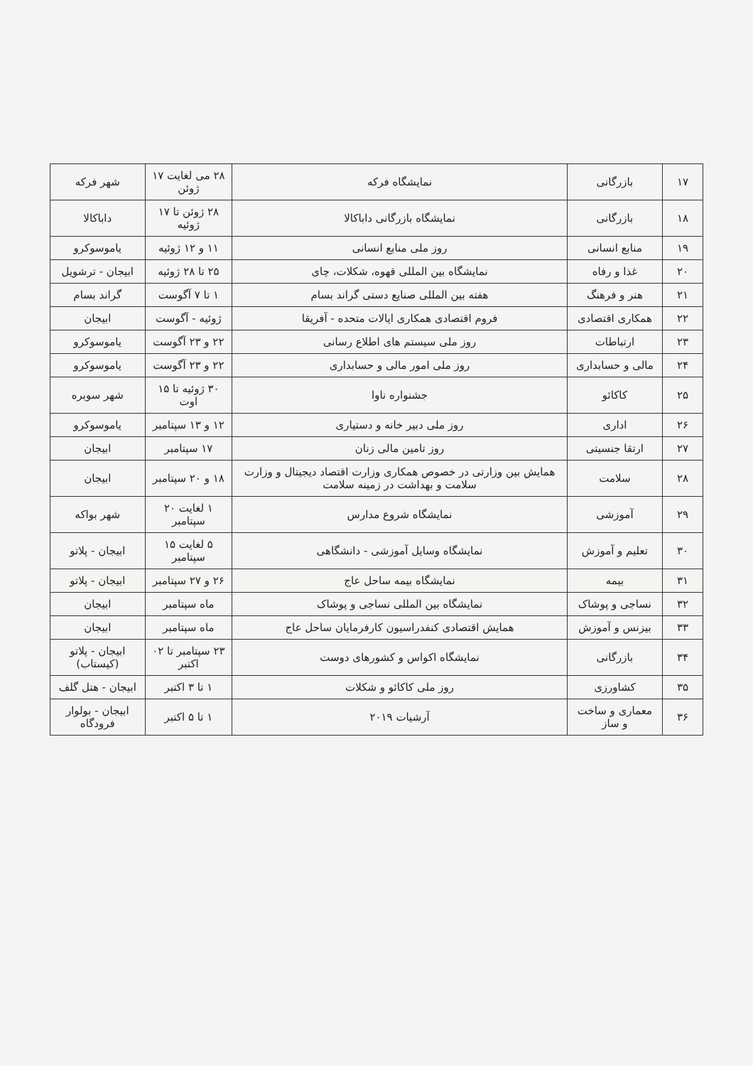| ۱۷ | بازرگانی | نمایشگاه فرکه | ۲۸ می لغایت ۱۷ ژوئن | شهر فرکه |
| ۱۸ | بازرگانی | نمایشگاه بازرگانی داباکالا | ۲۸ ژوئن تا ۱۷ ژوئیه | داباکالا |
| ۱۹ | منابع انسانی | روز ملی منابع انسانی | ۱۱ و ۱۲ ژوئیه | یاموسوکرو |
| ۲۰ | غذا و رفاه | نمایشگاه بین المللی قهوه، شکلات، چای | ۲۵ تا ۲۸ ژوئیه | ابیجان - ترشویل |
| ۲۱ | هنر و فرهنگ | هفته بین المللی صنایع دستی گراند بسام | ۱ تا ۷ آگوست | گراند بسام |
| ۲۲ | همکاری اقتصادی | فروم اقتصادی همکاری ایالات متحده - آفریقا | ژوئیه - آگوست | ابیجان |
| ۲۳ | ارتباطات | روز ملی سیستم های اطلاع رسانی | ۲۲ و ۲۳ آگوست | یاموسوکرو |
| ۲۴ | مالی و حسابداری | روز ملی امور مالی و حسابداری | ۲۲ و ۲۳ آگوست | یاموسوکرو |
| ۲۵ | کاکائو | جشنواره ناوا | ۳۰ ژوئیه تا ۱۵ اوت | شهر سوبره |
| ۲۶ | اداری | روز ملی دبیر خانه و دستیاری | ۱۲ و ۱۳ سپتامبر | یاموسوکرو |
| ۲۷ | ارتقا جنسیتی | روز تامین مالی زنان | ۱۷ سپتامبر | ابیجان |
| ۲۸ | سلامت | همایش بین وزارتی در خصوص همکاری وزارت اقتصاد دیجیتال و وزارت سلامت و بهداشت در زمینه سلامت | ۱۸ و ۲۰ سپتامبر | ابیجان |
| ۲۹ | آموزشی | نمایشگاه شروع مدارس | ۱ لغایت ۲۰ سپتامبر | شهر بواکه |
| ۳۰ | تعلیم و آموزش | نمایشگاه وسایل آموزشی - دانشگاهی | ۵ لغایت ۱۵ سپتامبر | ابیجان - پلاتو |
| ۳۱ | بیمه | نمایشگاه بیمه ساحل عاج | ۲۶ و ۲۷ سپتامبر | ابیجان - پلاتو |
| ۳۲ | نساجی و پوشاک | نمایشگاه بین المللی نساجی و پوشاک | ماه سپتامبر | ابیجان |
| ۳۳ | بیزنس و آموزش | همایش اقتصادی کنفدراسیون کارفرمایان ساحل عاج | ماه سپتامبر | ابیجان |
| ۳۴ | بازرگانی | نمایشگاه اکواس و کشورهای دوست | ۲۳ سپتامبر تا ۰۲ اکتبر | ابیجان - پلاتو (کیستاب) |
| ۳۵ | کشاورزی | روز ملی کاکائو و شکلات | ۱ تا ۳ اکتبر | ابیجان - هتل گلف |
| ۳۶ | معماری و ساخت و ساز | آرشیات ۲۰۱۹ | ۱ تا ۵ اکتبر | ابیجان - بولوار فرودگاه |